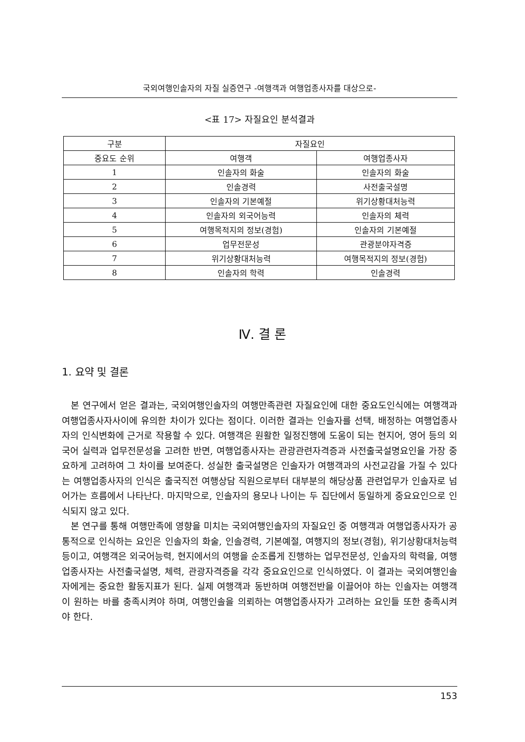국외여행인솔자의 자질 실증연구 -여행객과 여행업종사자를 대상으로-
<표 17> 자질요인 분석결과
| 구분 | 자질요인 | |
| --- | --- | --- |
| 중요도 순위 | 여행객 | 여행업종사자 |
| 1 | 인솔자의 화술 | 인솔자의 화술 |
| 2 | 인솔경력 | 사전출국설명 |
| 3 | 인솔자의 기본예절 | 위기상황대처능력 |
| 4 | 인솔자의 외국어능력 | 인솔자의 체력 |
| 5 | 여행목적지의 정보(경험) | 인솔자의 기본예절 |
| 6 | 업무전문성 | 관광분야자격증 |
| 7 | 위기상황대처능력 | 여행목적지의 정보(경험) |
| 8 | 인솔자의 학력 | 인솔경력 |
Ⅳ. 결 론
1. 요약 및 결론
본 연구에서 얻은 결과는, 국외여행인솔자의 여행만족관련 자질요인에 대한 중요도인식에는 여행객과 여행업종사자사이에 유의한 차이가 있다는 점이다. 이러한 결과는 인솔자를 선택, 배정하는 여행업종사자의 인식변화에 근거로 작용할 수 있다. 여행객은 원활한 일정진행에 도움이 되는 현지어, 영어 등의 외국어 실력과 업무전문성을 고려한 반면, 여행업종사자는 관광관련자격증과 사전출국설명요인을 가장 중요하게 고려하여 그 차이를 보여준다. 성실한 출국설명은 인솔자가 여행객과의 사전교감을 가질 수 있다는 여행업종사자의 인식은 출국직전 여행상담 직원으로부터 대부분의 해당상품 관련업무가 인솔자로 넘어가는 흐름에서 나타난다. 마지막으로, 인솔자의 용모나 나이는 두 집단에서 동일하게 중요요인으로 인식되지 않고 있다.
본 연구를 통해 여행만족에 영향을 미치는 국외여행인솔자의 자질요인 중 여행객과 여행업종사자가 공통적으로 인식하는 요인은 인솔자의 화술, 인솔경력, 기본예절, 여행지의 정보(경험), 위기상황대처능력 등이고, 여행객은 외국어능력, 현지에서의 여행을 순조롭게 진행하는 업무전문성, 인솔자의 학력을, 여행업종사자는 사전출국설명, 체력, 관광자격증을 각각 중요요인으로 인식하였다. 이 결과는 국외여행인솔자에게는 중요한 활동지표가 된다. 실제 여행객과 동반하며 여행전반을 이끌어야 하는 인솔자는 여행객이 원하는 바를 충족시켜야 하며, 여행인솔을 의뢰하는 여행업종사자가 고려하는 요인들 또한 충족시켜야 한다.
153